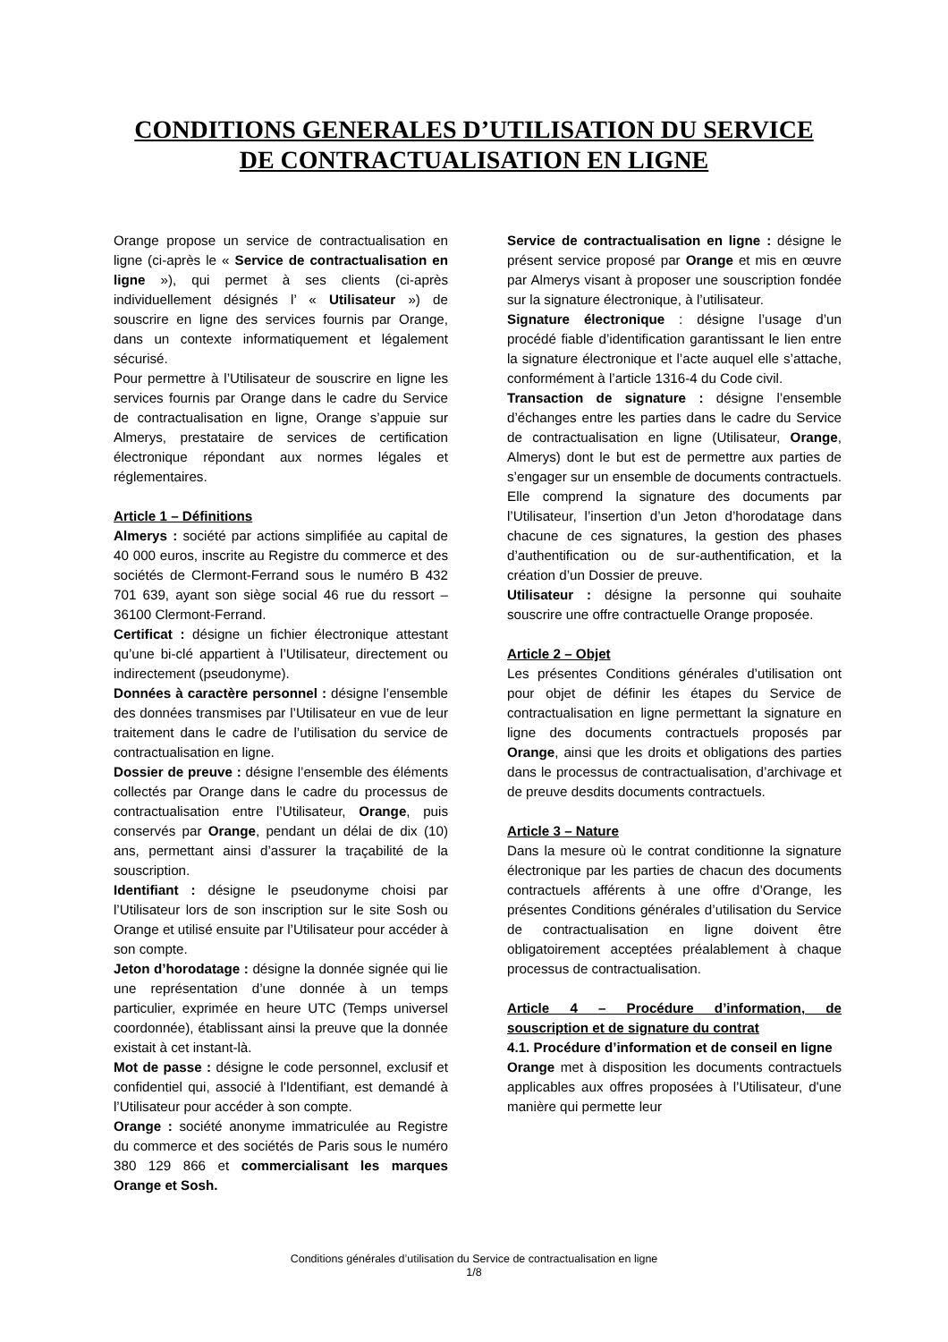CONDITIONS GENERALES D’UTILISATION DU SERVICE
DE CONTRACTUALISATION EN LIGNE
Orange propose un service de contractualisation en ligne (ci-après le « Service de contractualisation en ligne »), qui permet à ses clients (ci-après individuellement désignés l’ « Utilisateur ») de souscrire en ligne des services fournis par Orange, dans un contexte informatiquement et légalement sécurisé.
Pour permettre à l’Utilisateur de souscrire en ligne les services fournis par Orange dans le cadre du Service de contractualisation en ligne, Orange s’appuie sur Almerys, prestataire de services de certification électronique répondant aux normes légales et réglementaires.
Article 1 – Définitions
Almerys : société par actions simplifiée au capital de 40 000 euros, inscrite au Registre du commerce et des sociétés de Clermont-Ferrand sous le numéro B 432 701 639, ayant son siège social 46 rue du ressort – 36100 Clermont-Ferrand.
Certificat : désigne un fichier électronique attestant qu’une bi-clé appartient à l’Utilisateur, directement ou indirectement (pseudonyme).
Données à caractère personnel : désigne l’ensemble des données transmises par l’Utilisateur en vue de leur traitement dans le cadre de l’utilisation du service de contractualisation en ligne.
Dossier de preuve : désigne l’ensemble des éléments collectés par Orange dans le cadre du processus de contractualisation entre l’Utilisateur, Orange, puis conservés par Orange, pendant un délai de dix (10) ans, permettant ainsi d’assurer la traçabilité de la souscription.
Identifiant : désigne le pseudonyme choisi par l’Utilisateur lors de son inscription sur le site Sosh ou Orange et utilisé ensuite par l’Utilisateur pour accéder à son compte.
Jeton d’horodatage : désigne la donnée signée qui lie une représentation d’une donnée à un temps particulier, exprimée en heure UTC (Temps universel coordonnée), établissant ainsi la preuve que la donnée existait à cet instant-là.
Mot de passe : désigne le code personnel, exclusif et confidentiel qui, associé à l'Identifiant, est demandé à l’Utilisateur pour accéder à son compte.
Orange : société anonyme immatriculée au Registre du commerce et des sociétés de Paris sous le numéro 380 129 866 et commercialisant les marques Orange et Sosh.
Service de contractualisation en ligne : désigne le présent service proposé par Orange et mis en œuvre par Almerys visant à proposer une souscription fondée sur la signature électronique, à l’utilisateur.
Signature électronique : désigne l’usage d’un procédé fiable d’identification garantissant le lien entre la signature électronique et l’acte auquel elle s’attache, conformément à l’article 1316-4 du Code civil.
Transaction de signature : désigne l’ensemble d’échanges entre les parties dans le cadre du Service de contractualisation en ligne (Utilisateur, Orange, Almerys) dont le but est de permettre aux parties de s’engager sur un ensemble de documents contractuels. Elle comprend la signature des documents par l’Utilisateur, l’insertion d’un Jeton d’horodatage dans chacune de ces signatures, la gestion des phases d’authentification ou de sur-authentification, et la création d’un Dossier de preuve.
Utilisateur : désigne la personne qui souhaite souscrire une offre contractuelle Orange proposée.
Article 2 – Objet
Les présentes Conditions générales d’utilisation ont pour objet de définir les étapes du Service de contractualisation en ligne permettant la signature en ligne des documents contractuels proposés par Orange, ainsi que les droits et obligations des parties dans le processus de contractualisation, d’archivage et de preuve desdits documents contractuels.
Article 3 – Nature
Dans la mesure où le contrat conditionne la signature électronique par les parties de chacun des documents contractuels afférents à une offre d’Orange, les présentes Conditions générales d’utilisation du Service de contractualisation en ligne doivent être obligatoirement acceptées préalablement à chaque processus de contractualisation.
Article 4 – Procédure d’information, de souscription et de signature du contrat
4.1. Procédure d’information et de conseil en ligne
Orange met à disposition les documents contractuels applicables aux offres proposées à l’Utilisateur, d'une manière qui permette leur
Conditions générales d’utilisation du Service de contractualisation en ligne
1/8